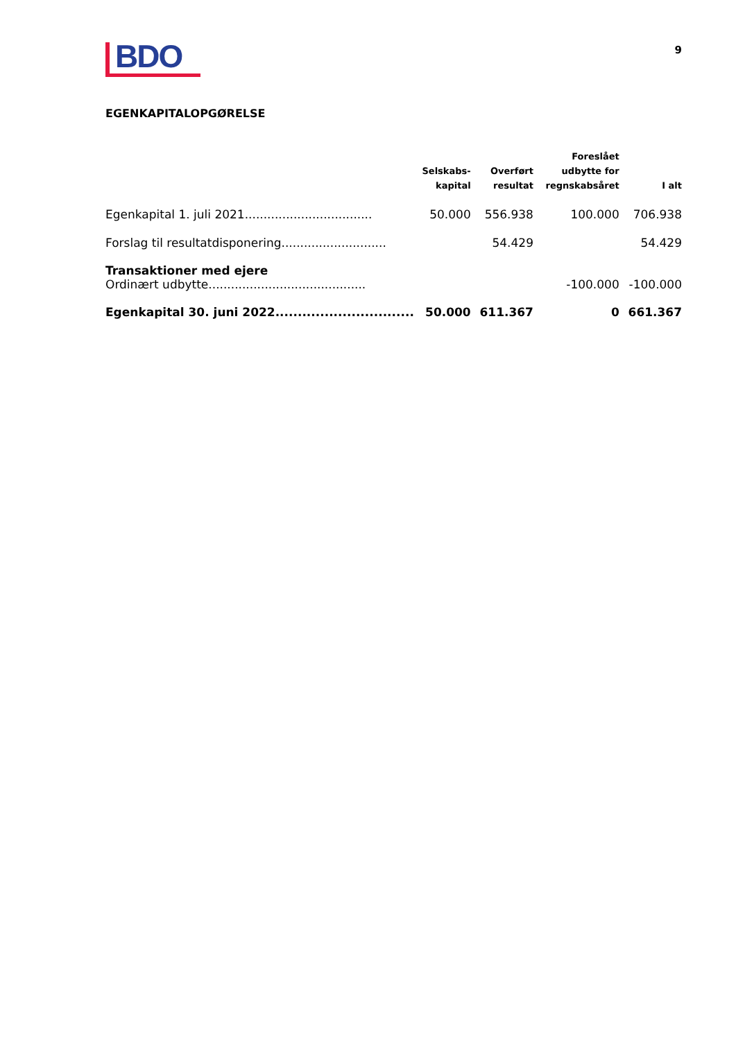BDO
9
EGENKAPITALOPGØRELSE
| | Selskabs- kapital | Overført resultat | Foreslået udbytte for regnskabsåret | I alt |
| --- | --- | --- | --- | --- |
| Egenkapital 1. juli 2021.................................. | 50.000 | 556.938 | 100.000 | 706.938 |
| Forslag til resultatdisponering............................ | | 54.429 | | 54.429 |
| Transaktioner med ejere | | | | |
| Ordinært udbytte.......................................... | | | -100.000 | -100.000 |
| Egenkapital 30. juni 2022............................... | 50.000 | 611.367 | 0 | 661.367 |